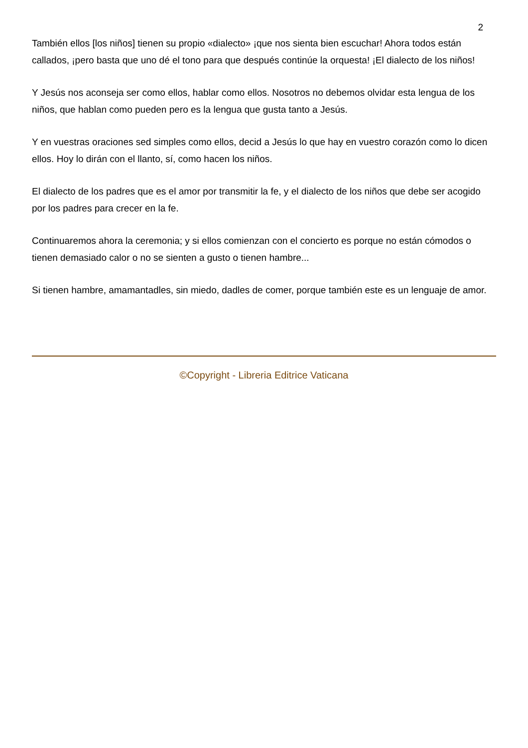2
También ellos [los niños] tienen su propio «dialecto» ¡que nos sienta bien escuchar! Ahora todos están callados, ¡pero basta que uno dé el tono para que después continúe la orquesta! ¡El dialecto de los niños!
Y Jesús nos aconseja ser como ellos, hablar como ellos. Nosotros no debemos olvidar esta lengua de los niños, que hablan como pueden pero es la lengua que gusta tanto a Jesús.
Y en vuestras oraciones sed simples como ellos, decid a Jesús lo que hay en vuestro corazón como lo dicen ellos. Hoy lo dirán con el llanto, sí, como hacen los niños.
El dialecto de los padres que es el amor por transmitir la fe, y el dialecto de los niños que debe ser acogido por los padres para crecer en la fe.
Continuaremos ahora la ceremonia; y si ellos comienzan con el concierto es porque no están cómodos o tienen demasiado calor o no se sienten a gusto o tienen hambre...
Si tienen hambre, amamantadles, sin miedo, dadles de comer, porque también este es un lenguaje de amor.
©Copyright - Libreria Editrice Vaticana